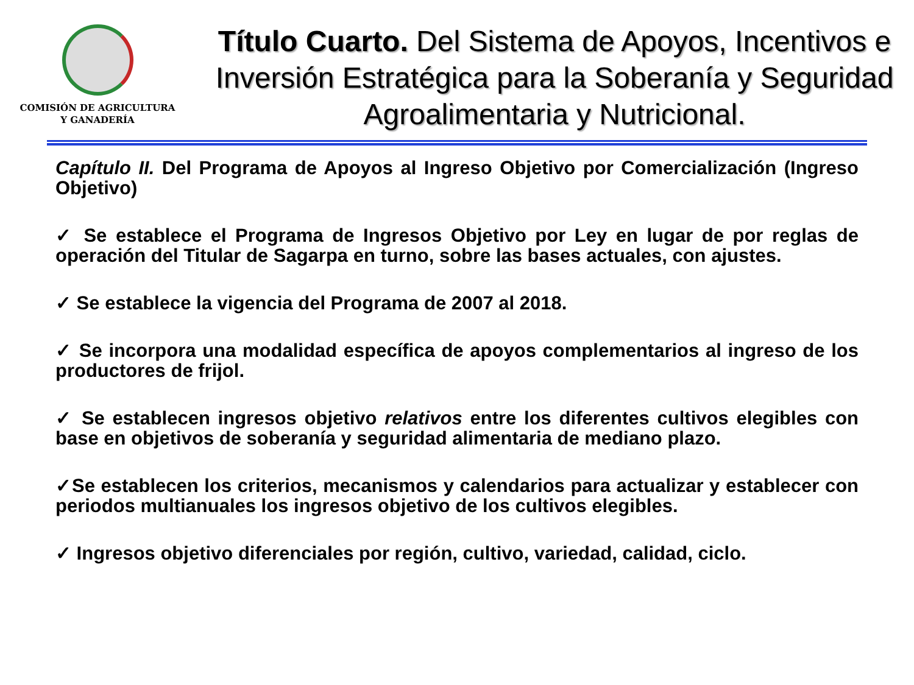COMISIÓN DE AGRICULTURA
Y GANADERÍA
Título Cuarto. Del Sistema de Apoyos, Incentivos e Inversión Estratégica para la Soberanía y Seguridad Agroalimentaria y Nutricional.
Capítulo II. Del Programa de Apoyos al Ingreso Objetivo por Comercialización (Ingreso Objetivo)
✓ Se establece el Programa de Ingresos Objetivo por Ley en lugar de por reglas de operación del Titular de Sagarpa en turno, sobre las bases actuales, con ajustes.
✓ Se establece la vigencia del Programa de 2007 al 2018.
✓ Se incorpora una modalidad específica de apoyos complementarios al ingreso de los productores de frijol.
✓ Se establecen ingresos objetivo relativos entre los diferentes cultivos elegibles con base en objetivos de soberanía y seguridad alimentaria de mediano plazo.
✓Se establecen los criterios, mecanismos y calendarios para actualizar y establecer con periodos multianuales los ingresos objetivo de los cultivos elegibles.
✓ Ingresos objetivo diferenciales por región, cultivo, variedad, calidad, ciclo.